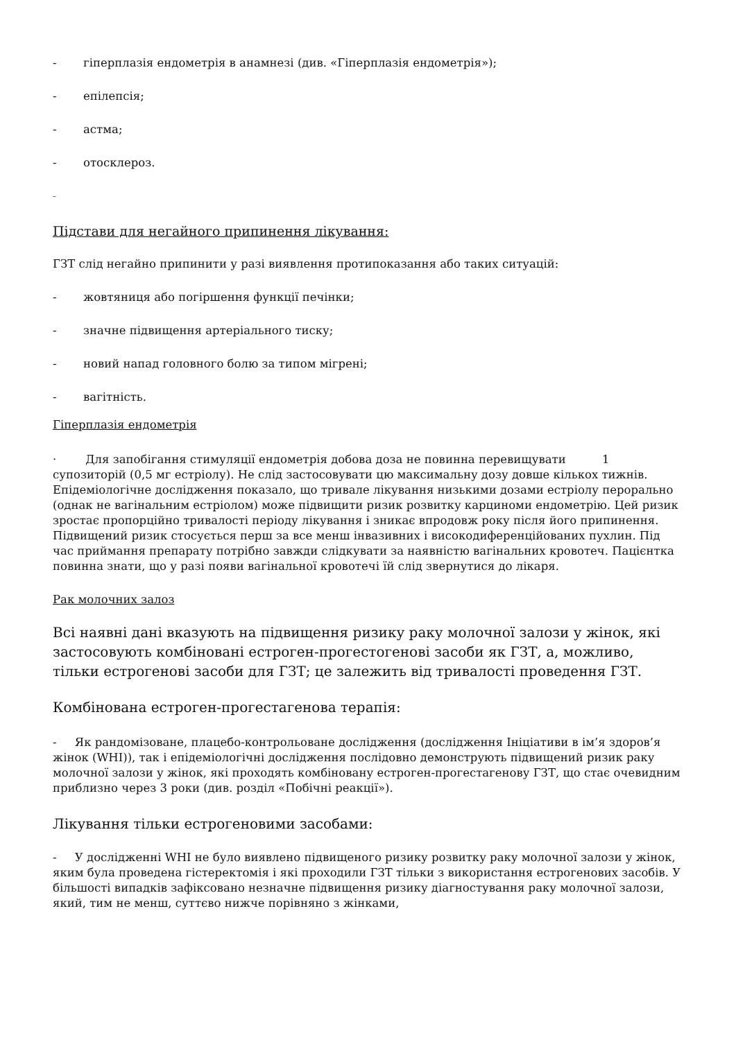- гіперплазія ендометрія в анамнезі (див. «Гіперплазія ендометрія»);
- епілепсія;
- астма;
- отосклероз.
–
Підстави для негайного припинення лікування:
ГЗТ слід негайно припинити у разі виявлення протипоказання або таких ситуацій:
- жовтяниця або погіршення функції печінки;
- значне підвищення артеріального тиску;
- новий напад головного болю за типом мігрені;
- вагітність.
Гіперплазія ендометрія
· Для запобігання стимуляції ендометрія добова доза не повинна перевищувати 1 супозиторій (0,5 мг естріолу). Не слід застосовувати цю максимальну дозу довше кількох тижнів. Епідеміологічне дослідження показало, що тривале лікування низькими дозами естріолу перорально (однак не вагінальним естріолом) може підвищити ризик розвитку карциноми ендометрію. Цей ризик зростає пропорційно тривалості періоду лікування і зникає впродовж року після його припинення. Підвищений ризик стосується перш за все менш інвазивних і високодиференційованих пухлин. Під час приймання препарату потрібно завжди слідкувати за наявністю вагінальних кровотеч. Пацієнтка повинна знати, що у разі появи вагінальної кровотечі їй слід звернутися до лікаря.
Рак молочних залоз
Всі наявні дані вказують на підвищення ризику раку молочної залози у жінок, які застосовують комбіновані естроген-прогестогенові засоби як ГЗТ, а, можливо, тільки естрогенові засоби для ГЗТ; це залежить від тривалості проведення ГЗТ.
Комбінована естроген-прогестагенова терапія:
- Як рандомізоване, плацебо-контрольоване дослідження (дослідження Ініціативи в ім’я здоров’я жінок (WHI)), так і епідеміологічні дослідження послідовно демонструють підвищений ризик раку молочної залози у жінок, які проходять комбіновану естроген-прогестагенову ГЗТ, що стає очевидним приблизно через 3 роки (див. розділ «Побічні реакції»).
Лікування тільки естрогеновими засобами:
- У дослідженні WHI не було виявлено підвищеного ризику розвитку раку молочної залози у жінок, яким була проведена гістеректомія і які проходили ГЗТ тільки з використання естрогенових засобів. У більшості випадків зафіксовано незначне підвищення ризику діагностування раку молочної залози, який, тим не менш, суттєво нижче порівняно з жінками,